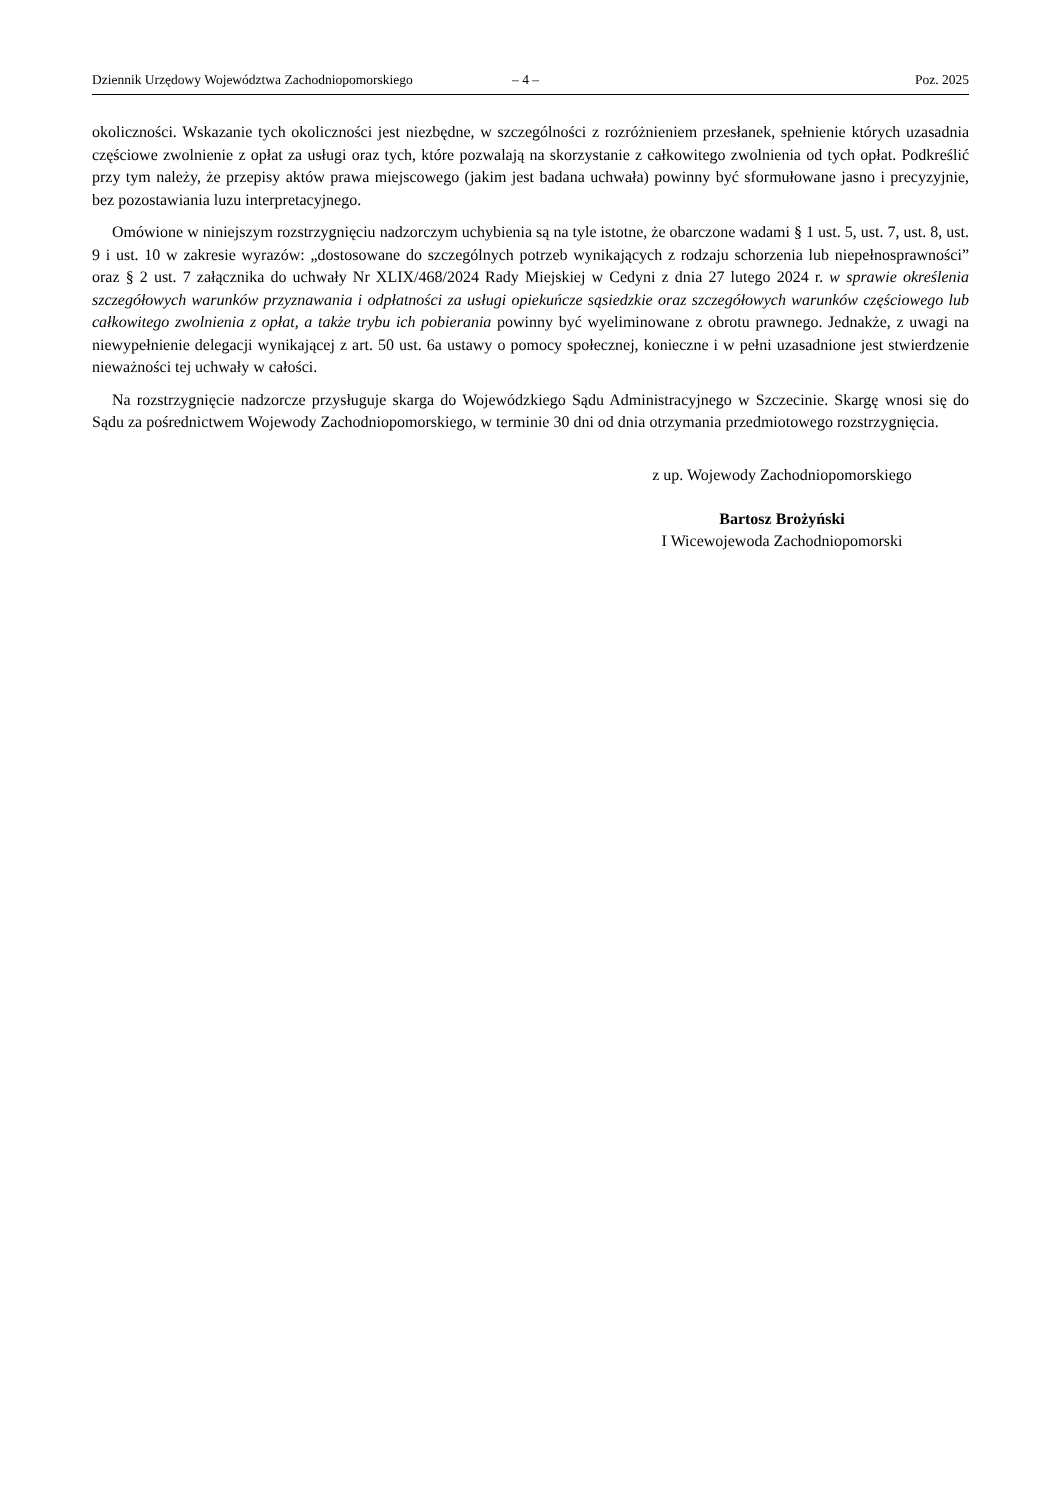Dziennik Urzędowy Województwa Zachodniopomorskiego – 4 – Poz. 2025
okoliczności. Wskazanie tych okoliczności jest niezbędne, w szczególności z rozróżnieniem przesłanek, spełnienie których uzasadnia częściowe zwolnienie z opłat za usługi oraz tych, które pozwalają na skorzystanie z całkowitego zwolnienia od tych opłat. Podkreślić przy tym należy, że przepisy aktów prawa miejscowego (jakim jest badana uchwała) powinny być sformułowane jasno i precyzyjnie, bez pozostawiania luzu interpretacyjnego.
Omówione w niniejszym rozstrzygnięciu nadzorczym uchybienia są na tyle istotne, że obarczone wadami § 1 ust. 5, ust. 7, ust. 8, ust. 9 i ust. 10 w zakresie wyrazów: „dostosowane do szczególnych potrzeb wynikających z rodzaju schorzenia lub niepełnosprawności” oraz § 2 ust. 7 załącznika do uchwały Nr XLIX/468/2024 Rady Miejskiej w Cedyni z dnia 27 lutego 2024 r. w sprawie określenia szczegółowych warunków przyznawania i odpłatności za usługi opiekuńcze sąsiedzkie oraz szczegółowych warunków częściowego lub całkowitego zwolnienia z opłat, a także trybu ich pobierania powinny być wyeliminowane z obrotu prawnego. Jednakże, z uwagi na niewypełnienie delegacji wynikającej z art. 50 ust. 6a ustawy o pomocy społecznej, konieczne i w pełni uzasadnione jest stwierdzenie nieważności tej uchwały w całości.
Na rozstrzygnięcie nadzorcze przysługuje skarga do Wojewódzkiego Sądu Administracyjnego w Szczecinie. Skargę wnosi się do Sądu za pośrednictwem Wojewody Zachodniopomorskiego, w terminie 30 dni od dnia otrzymania przedmiotowego rozstrzygnięcia.
z up. Wojewody Zachodniopomorskiego
Bartosz Brożyński
I Wicewojewoda Zachodniopomorski